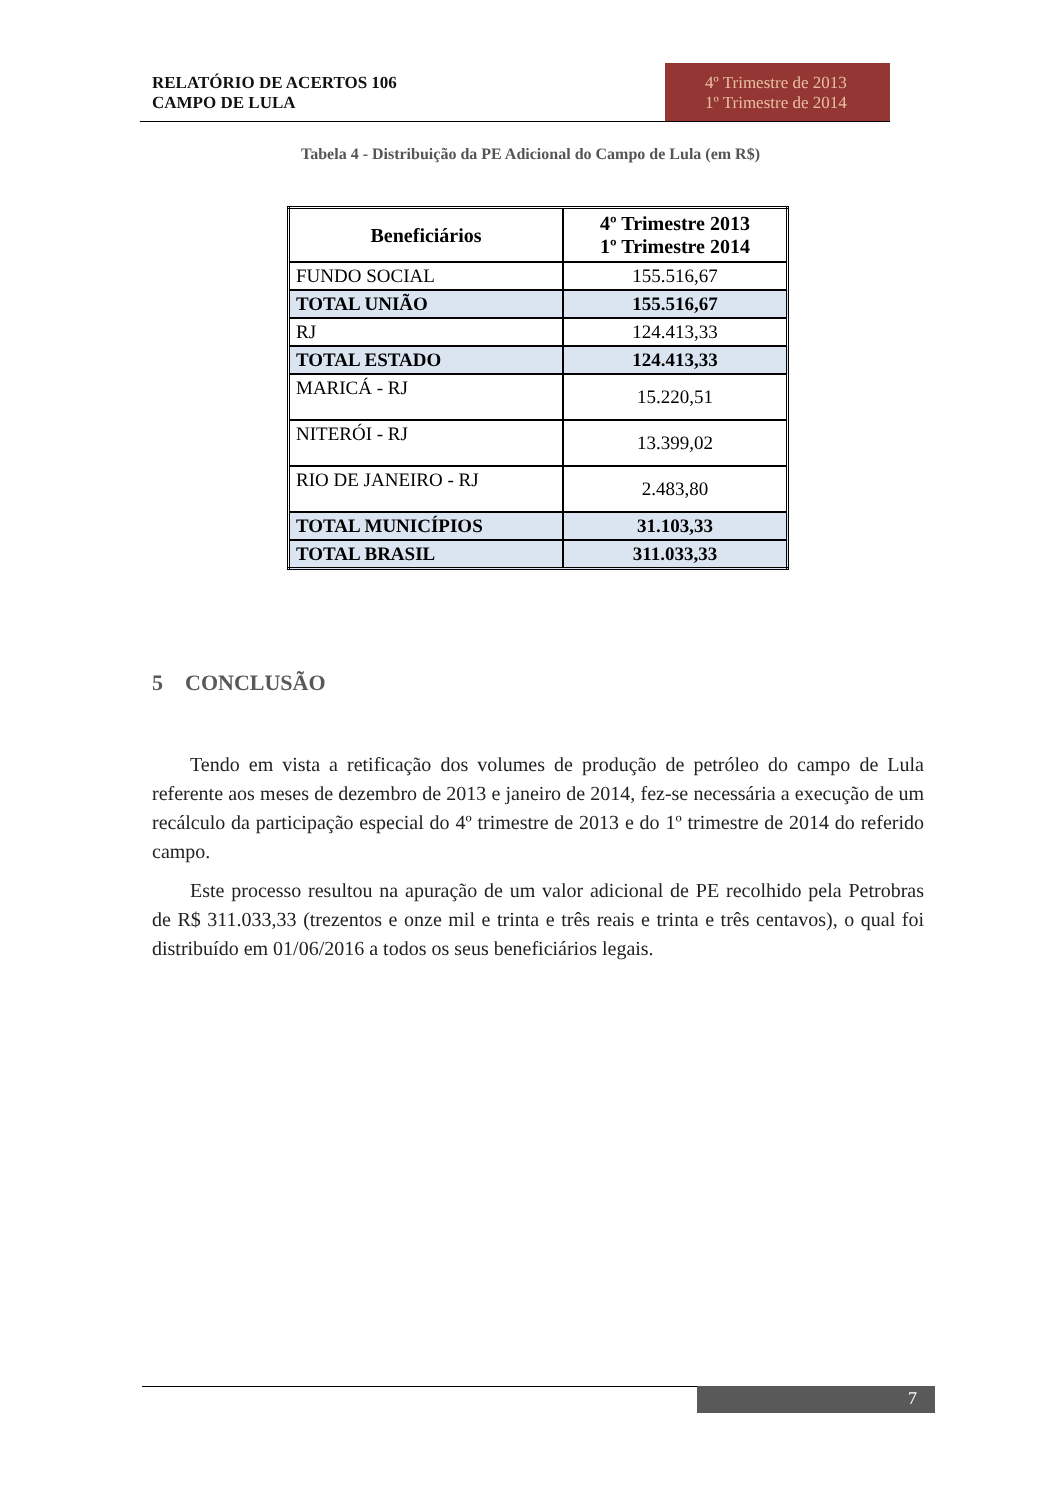RELATÓRIO DE ACERTOS 106
CAMPO DE LULA
4º Trimestre de 2013
1º Trimestre de 2014
Tabela 4 - Distribuição da PE Adicional do Campo de Lula (em R$)
| Beneficiários | 4º Trimestre 2013 1º Trimestre 2014 |
| --- | --- |
| FUNDO SOCIAL | 155.516,67 |
| TOTAL UNIÃO | 155.516,67 |
| RJ | 124.413,33 |
| TOTAL ESTADO | 124.413,33 |
| MARICÁ - RJ | 15.220,51 |
| NITERÓI - RJ | 13.399,02 |
| RIO DE JANEIRO - RJ | 2.483,80 |
| TOTAL MUNICÍPIOS | 31.103,33 |
| TOTAL BRASIL | 311.033,33 |
5 CONCLUSÃO
Tendo em vista a retificação dos volumes de produção de petróleo do campo de Lula referente aos meses de dezembro de 2013 e janeiro de 2014, fez-se necessária a execução de um recálculo da participação especial do 4º trimestre de 2013 e do 1º trimestre de 2014 do referido campo.
Este processo resultou na apuração de um valor adicional de PE recolhido pela Petrobras de R$ 311.033,33 (trezentos e onze mil e trinta e três reais e trinta e três centavos), o qual foi distribuído em 01/06/2016 a todos os seus beneficiários legais.
7